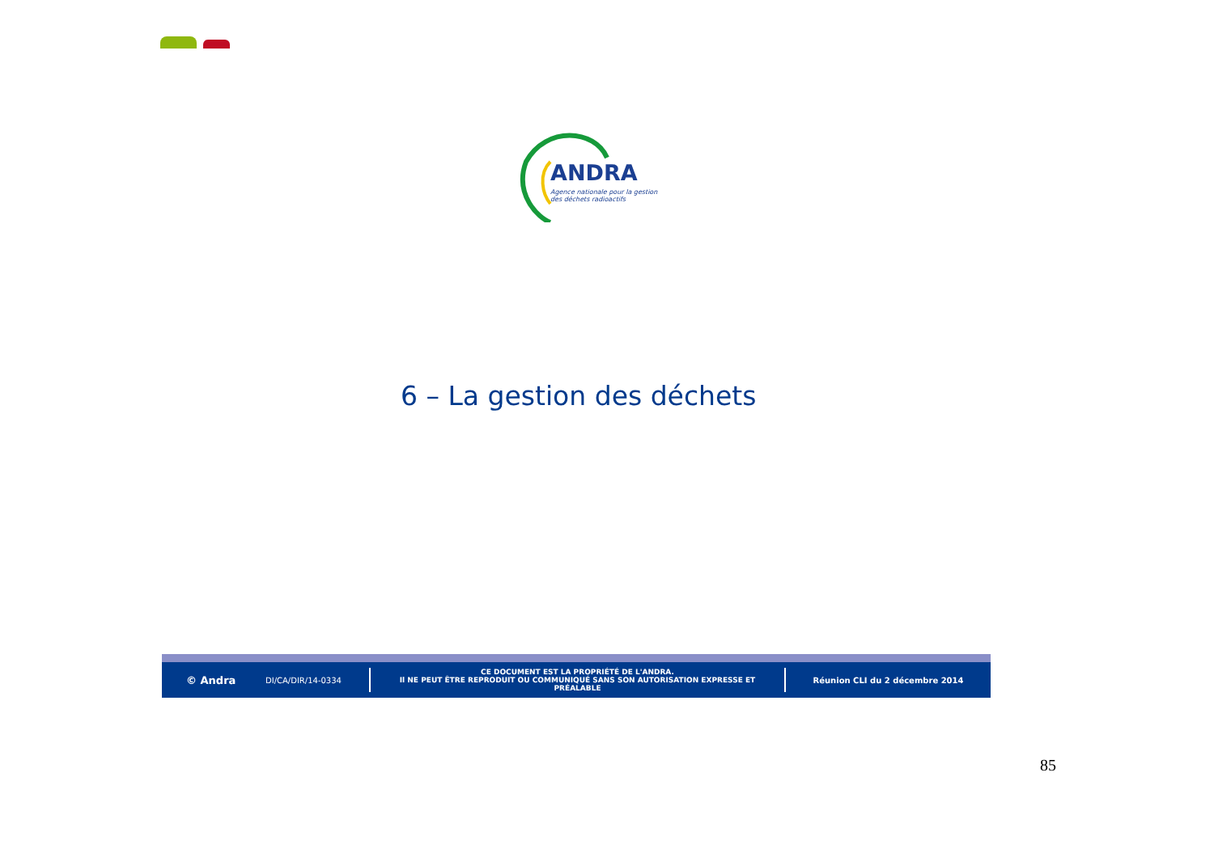ANDRA
Agence nationale pour la gestion
des déchets radioactifs
6 – La gestion des déchets
© Andra
DI/CA/DIR/14-0334
CE DOCUMENT EST LA PROPRIÉTÉ DE L'ANDRA.
Il NE PEUT ÊTRE REPRODUIT OU COMMUNIQUÉ SANS SON AUTORISATION EXPRESSE ET PRÉALABLE
Réunion CLI du 2 décembre 2014
85